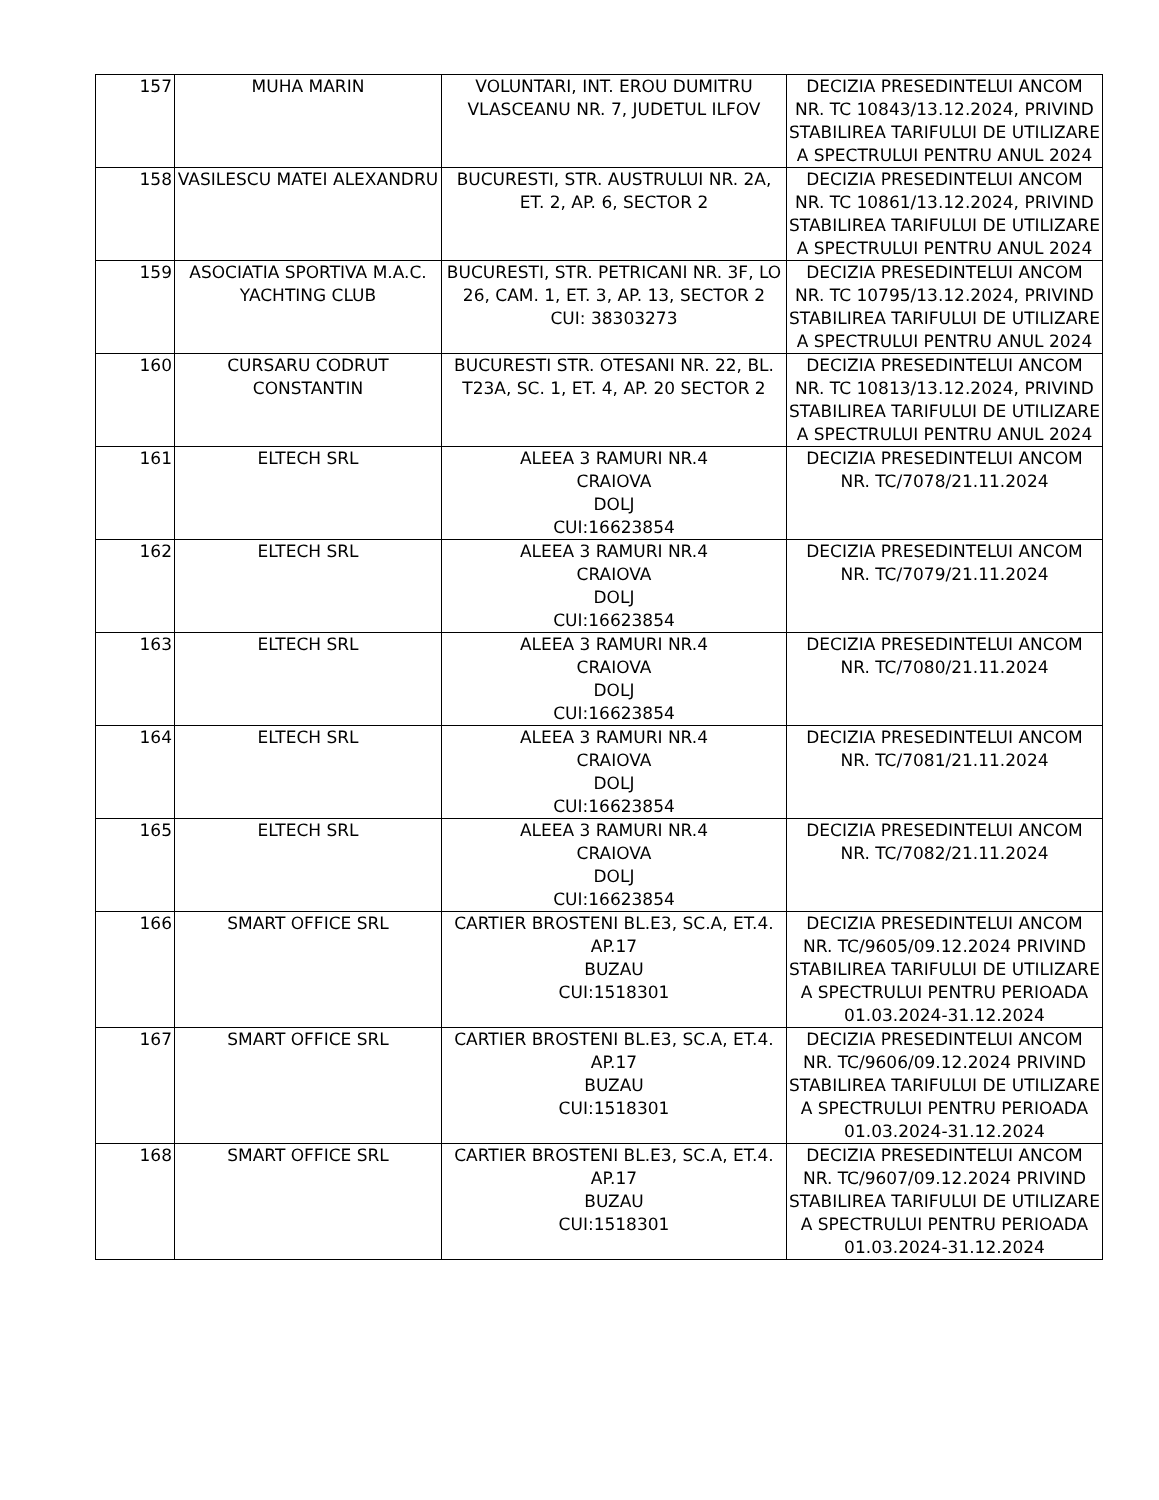| 157 | MUHA MARIN | VOLUNTARI, INT. EROU DUMITRU VLASCEANU NR. 7, JUDETUL ILFOV | DECIZIA PRESEDINTELUI ANCOM NR. TC 10843/13.12.2024, PRIVIND STABILIREA TARIFULUI DE UTILIZARE A SPECTRULUI PENTRU ANUL 2024 |
| 158 | VASILESCU MATEI ALEXANDRU | BUCURESTI, STR. AUSTRULUI NR. 2A, ET. 2, AP. 6, SECTOR 2 | DECIZIA PRESEDINTELUI ANCOM NR. TC 10861/13.12.2024, PRIVIND STABILIREA TARIFULUI DE UTILIZARE A SPECTRULUI PENTRU ANUL 2024 |
| 159 | ASOCIATIA SPORTIVA M.A.C. YACHTING CLUB | BUCURESTI, STR. PETRICANI NR. 3F, LO 26, CAM. 1, ET. 3, AP. 13, SECTOR 2 CUI: 38303273 | DECIZIA PRESEDINTELUI ANCOM NR. TC 10795/13.12.2024, PRIVIND STABILIREA TARIFULUI DE UTILIZARE A SPECTRULUI PENTRU ANUL 2024 |
| 160 | CURSARU CODRUT CONSTANTIN | BUCURESTI STR. OTESANI NR. 22, BL. T23A, SC. 1, ET. 4, AP. 20 SECTOR 2 | DECIZIA PRESEDINTELUI ANCOM NR. TC 10813/13.12.2024, PRIVIND STABILIREA TARIFULUI DE UTILIZARE A SPECTRULUI PENTRU ANUL 2024 |
| 161 | ELTECH SRL | ALEEA 3 RAMURI NR.4 CRAIOVA DOLJ CUI:16623854 | DECIZIA PRESEDINTELUI ANCOM NR. TC/7078/21.11.2024 |
| 162 | ELTECH SRL | ALEEA 3 RAMURI NR.4 CRAIOVA DOLJ CUI:16623854 | DECIZIA PRESEDINTELUI ANCOM NR. TC/7079/21.11.2024 |
| 163 | ELTECH SRL | ALEEA 3 RAMURI NR.4 CRAIOVA DOLJ CUI:16623854 | DECIZIA PRESEDINTELUI ANCOM NR. TC/7080/21.11.2024 |
| 164 | ELTECH SRL | ALEEA 3 RAMURI NR.4 CRAIOVA DOLJ CUI:16623854 | DECIZIA PRESEDINTELUI ANCOM NR. TC/7081/21.11.2024 |
| 165 | ELTECH SRL | ALEEA 3 RAMURI NR.4 CRAIOVA DOLJ CUI:16623854 | DECIZIA PRESEDINTELUI ANCOM NR. TC/7082/21.11.2024 |
| 166 | SMART OFFICE SRL | CARTIER BROSTENI BL.E3, SC.A, ET.4. AP.17 BUZAU CUI:1518301 | DECIZIA PRESEDINTELUI ANCOM NR. TC/9605/09.12.2024 PRIVIND STABILIREA TARIFULUI DE UTILIZARE A SPECTRULUI PENTRU PERIOADA 01.03.2024-31.12.2024 |
| 167 | SMART OFFICE SRL | CARTIER BROSTENI BL.E3, SC.A, ET.4. AP.17 BUZAU CUI:1518301 | DECIZIA PRESEDINTELUI ANCOM NR. TC/9606/09.12.2024 PRIVIND STABILIREA TARIFULUI DE UTILIZARE A SPECTRULUI PENTRU PERIOADA 01.03.2024-31.12.2024 |
| 168 | SMART OFFICE SRL | CARTIER BROSTENI BL.E3, SC.A, ET.4. AP.17 BUZAU CUI:1518301 | DECIZIA PRESEDINTELUI ANCOM NR. TC/9607/09.12.2024 PRIVIND STABILIREA TARIFULUI DE UTILIZARE A SPECTRULUI PENTRU PERIOADA 01.03.2024-31.12.2024 |